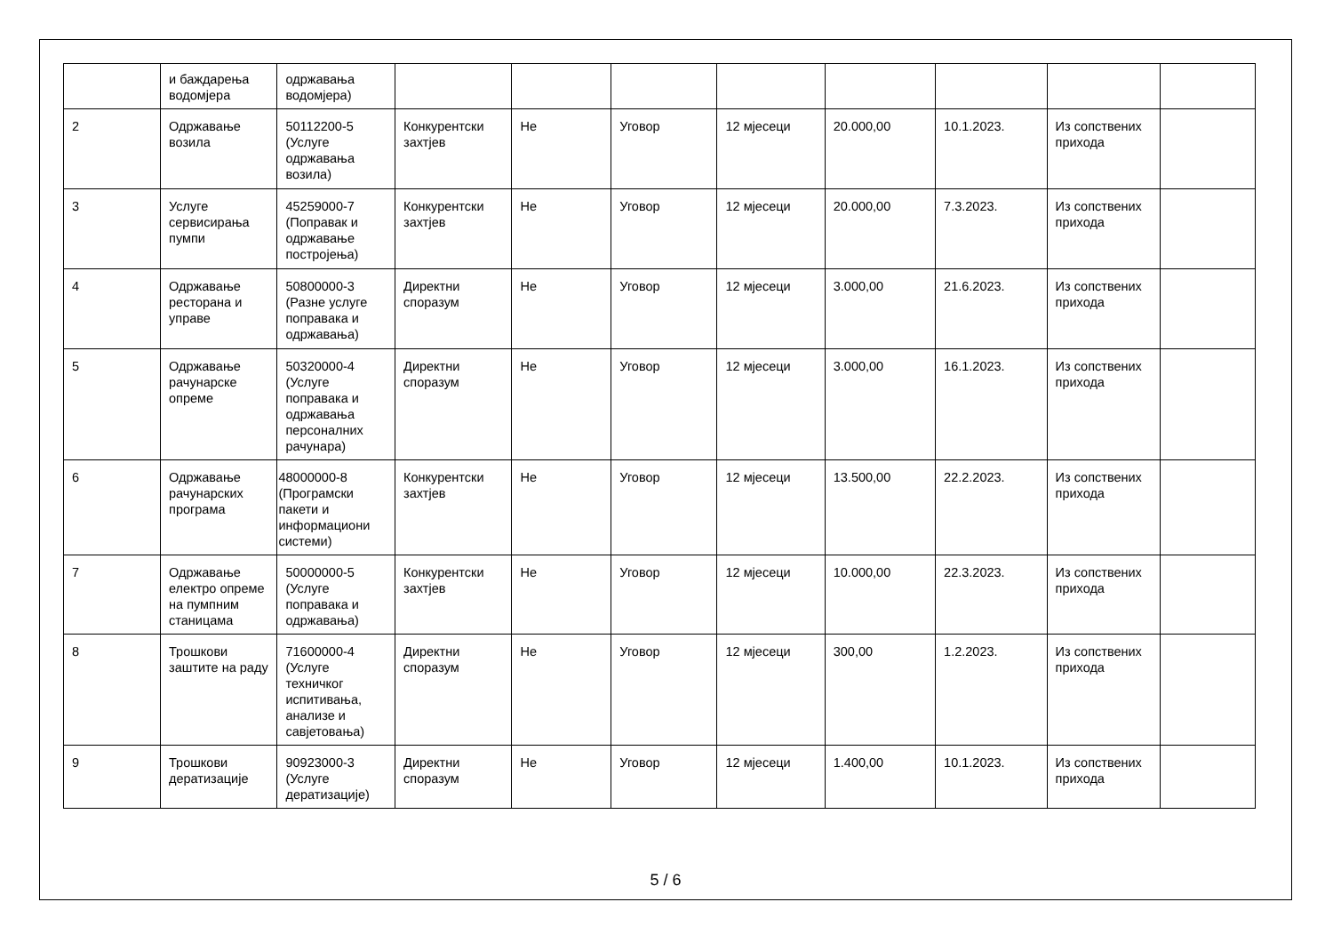| | и баждарења водомјера | одржавања водомјера) | | | | | | | | |
| 2 | Одржавање возила | 50112200-5 (Услуге одржавања возила) | Конкурентски захтјев | Не | Уговор | 12 мјесеци | 20.000,00 | 10.1.2023. | Из сопствених прихода | |
| 3 | Услуге сервисирања пумпи | 45259000-7 (Поправак и одржавање постројења) | Конкурентски захтјев | Не | Уговор | 12 мјесеци | 20.000,00 | 7.3.2023. | Из сопствених прихода | |
| 4 | Одржавање ресторана и управе | 50800000-3 (Разне услуге поправака и одржавања) | Директни споразум | Не | Уговор | 12 мјесеци | 3.000,00 | 21.6.2023. | Из сопствених прихода | |
| 5 | Одржавање рачунарске опреме | 50320000-4 (Услуге поправака и одржавања персоналних рачунара) | Директни споразум | Не | Уговор | 12 мјесеци | 3.000,00 | 16.1.2023. | Из сопствених прихода | |
| 6 | Одржавање рачунарских програма | 48000000-8 (Програмски пакети и информациони системи) | Конкурентски захтјев | Не | Уговор | 12 мјесеци | 13.500,00 | 22.2.2023. | Из сопствених прихода | |
| 7 | Одржавање електро опреме на пумпним станицама | 50000000-5 (Услуге поправака и одржавања) | Конкурентски захтјев | Не | Уговор | 12 мјесеци | 10.000,00 | 22.3.2023. | Из сопствених прихода | |
| 8 | Трошкови заштите на раду | 71600000-4 (Услуге техничког испитивања, анализе и савјетовања) | Директни споразум | Не | Уговор | 12 мјесеци | 300,00 | 1.2.2023. | Из сопствених прихода | |
| 9 | Трошкови дератизације | 90923000-3 (Услуге дератизације) | Директни споразум | Не | Уговор | 12 мјесеци | 1.400,00 | 10.1.2023. | Из сопствених прихода | |
5 / 6